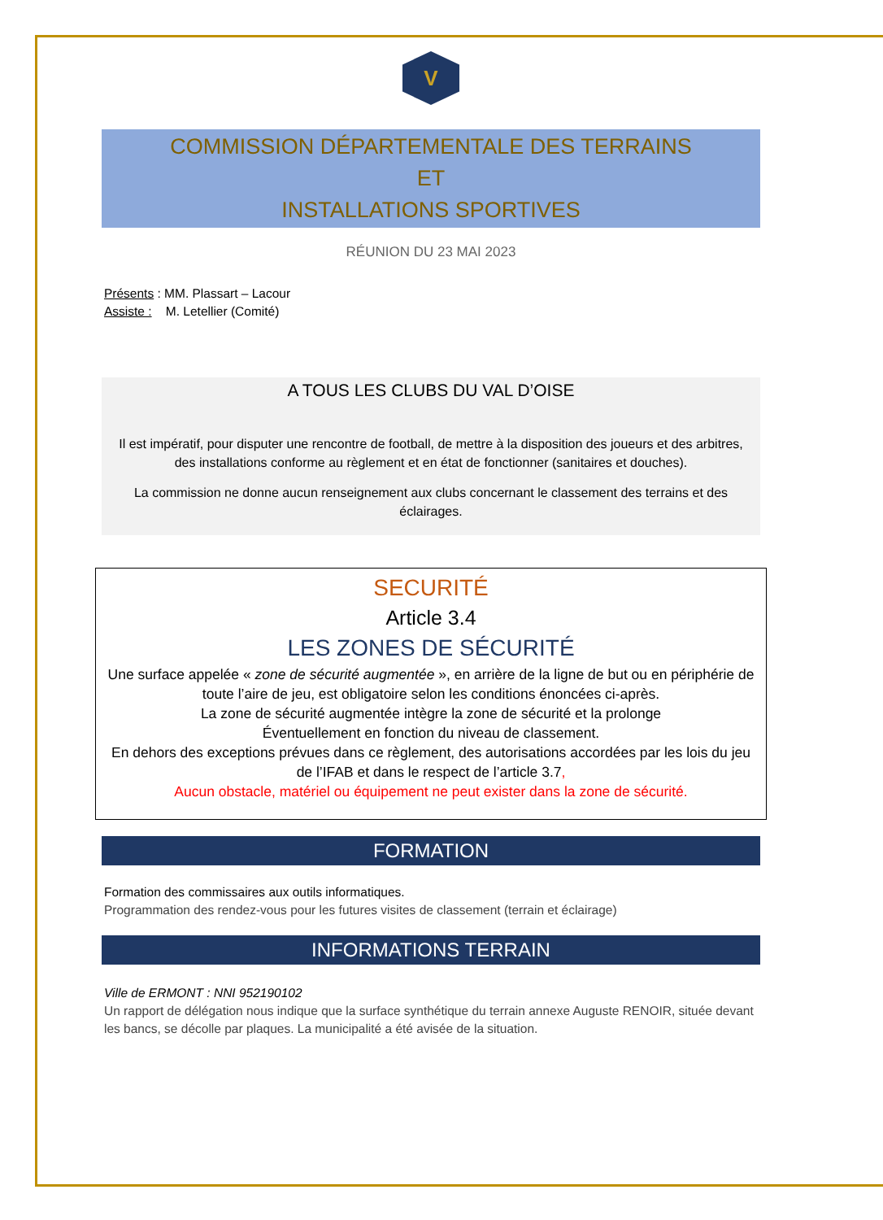V
COMMISSION DÉPARTEMENTALE DES TERRAINS
ET
INSTALLATIONS SPORTIVES
RÉUNION DU 23 MAI 2023
Présents : MM. Plassart – Lacour
Assiste : M. Letellier (Comité)
A TOUS LES CLUBS DU VAL D’OISE
Il est impératif, pour disputer une rencontre de football, de mettre à la disposition des joueurs et des arbitres, des installations conforme au règlement et en état de fonctionner (sanitaires et douches).
La commission ne donne aucun renseignement aux clubs concernant le classement des terrains et des éclairages.
SECURITÉ
Article 3.4
LES ZONES DE SÉCURITÉ
Une surface appelée « zone de sécurité augmentée », en arrière de la ligne de but ou en périphérie de toute l’aire de jeu, est obligatoire selon les conditions énoncées ci-après.
La zone de sécurité augmentée intègre la zone de sécurité et la prolonge
Éventuellement en fonction du niveau de classement.
En dehors des exceptions prévues dans ce règlement, des autorisations accordées par les lois du jeu de l’IFAB et dans le respect de l’article 3.7,
Aucun obstacle, matériel ou équipement ne peut exister dans la zone de sécurité.
FORMATION
Formation des commissaires aux outils informatiques.
Programmation des rendez-vous pour les futures visites de classement (terrain et éclairage)
INFORMATIONS TERRAIN
Ville de ERMONT : NNI 952190102
Un rapport de délégation nous indique que la surface synthétique du terrain annexe Auguste RENOIR, située devant les bancs, se décolle par plaques. La municipalité a été avisée de la situation.